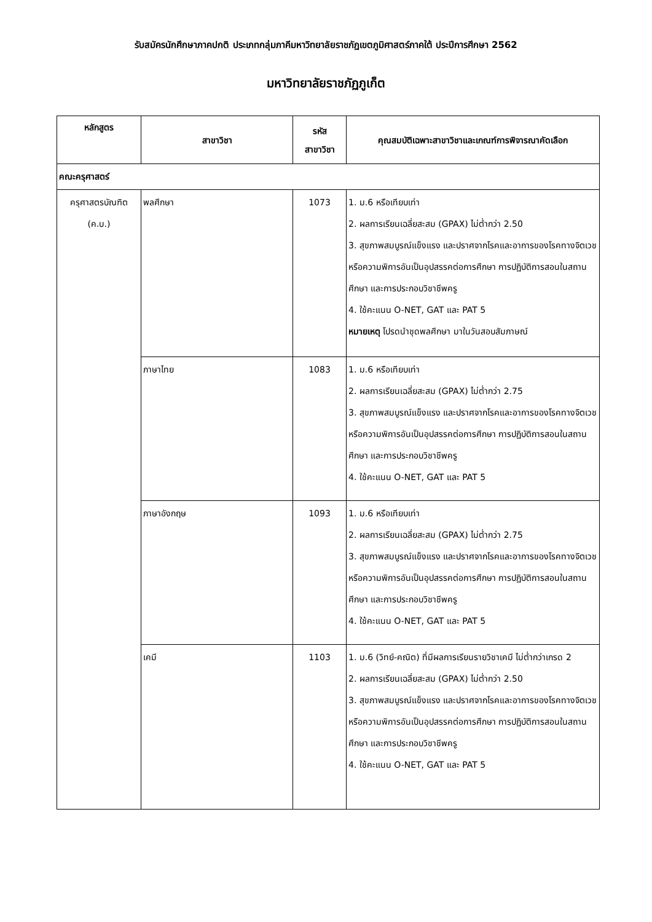รับสมัครนักศึกษาภาคปกติ ประเภทกลุ่มภาคีมหาวิทยาลัยราชภัฏเขตภูมิศาสตร์ภาคใต้ ประปีการศึกษา 2562
มหาวิทยาลัยราชภัฏภูเก็ต
| หลักสูตร | สาขาวิชา | รหัส สาขาวิชา | คุณสมบัติเฉพาะสาขาวิชาและเกณฑ์การพิจารณาคัดเลือก |
| --- | --- | --- | --- |
| คณะครุศาสตร์ | | | |
| ครุศาสตรบัณฑิต (ค.บ.) | พลศึกษา | 1073 | 1. ม.6 หรือเทียบเท่า 2. ผลการเรียนเฉลี่ยสะสม (GPAX) ไม่ต่ำกว่า 2.50 3. สุขภาพสมบูรณ์แข็งแรง และปราศจากโรคและอาการของโรคทางจิตเวช หรือความพิการอันเป็นอุปสรรคต่อการศึกษา การปฏิบัติการสอนในสถานศึกษา และการประกอบวิชาชีพครู 4. ใช้คะแนน O-NET, GAT และ PAT 5 หมายเหตุ โปรดนำชุดพลศึกษา มาในวันสอบสัมภาษณ์ |
| | ภาษาไทย | 1083 | 1. ม.6 หรือเทียบเท่า 2. ผลการเรียนเฉลี่ยสะสม (GPAX) ไม่ต่ำกว่า 2.75 3. สุขภาพสมบูรณ์แข็งแรง และปราศจากโรคและอาการของโรคทางจิตเวช หรือความพิการอันเป็นอุปสรรคต่อการศึกษา การปฏิบัติการสอนในสถานศึกษา และการประกอบวิชาชีพครู 4. ใช้คะแนน O-NET, GAT และ PAT 5 |
| | ภาษาอังกฤษ | 1093 | 1. ม.6 หรือเทียบเท่า 2. ผลการเรียนเฉลี่ยสะสม (GPAX) ไม่ต่ำกว่า 2.75 3. สุขภาพสมบูรณ์แข็งแรง และปราศจากโรคและอาการของโรคทางจิตเวช หรือความพิการอันเป็นอุปสรรคต่อการศึกษา การปฏิบัติการสอนในสถานศึกษา และการประกอบวิชาชีพครู 4. ใช้คะแนน O-NET, GAT และ PAT 5 |
| | เคมี | 1103 | 1. ม.6 (วิทย์-คณิต) ที่มีผลการเรียนรายวิชาเคมี ไม่ต่ำกว่าเกรด 2 2. ผลการเรียนเฉลี่ยสะสม (GPAX) ไม่ต่ำกว่า 2.50 3. สุขภาพสมบูรณ์แข็งแรง และปราศจากโรคและอาการของโรคทางจิตเวช หรือความพิการอันเป็นอุปสรรคต่อการศึกษา การปฏิบัติการสอนในสถานศึกษา และการประกอบวิชาชีพครู 4. ใช้คะแนน O-NET, GAT และ PAT 5 |